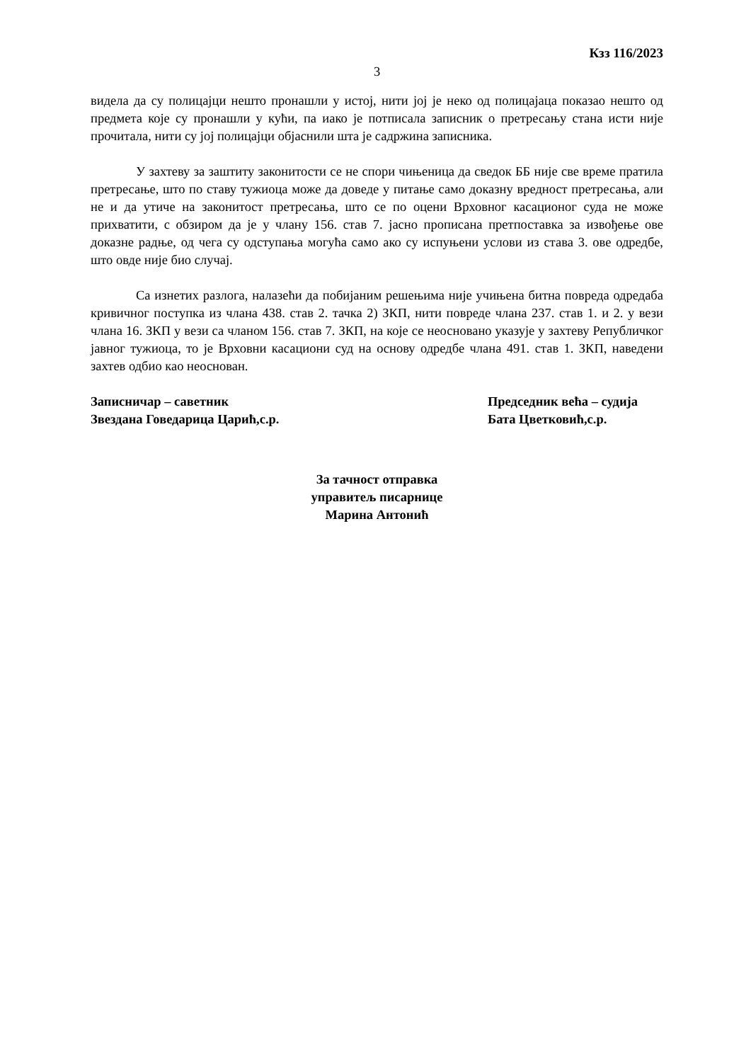Кзз 116/2023
3
видела да су полицајци нешто пронашли у истој, нити јој је неко од полицајаца показао нешто од предмета које су пронашли у кући, па иако је потписала записник о претресању стана исти није прочитала, нити су јој полицајци објаснили шта је садржина записника.
У захтеву за заштиту законитости се не спори чињеница да сведок ББ није све време пратила претресање, што по ставу тужиоца може да доведе у питање само доказну вредност претресања, али не и да утиче на законитост претресања, што се по оцени Врховног касационог суда не може прихватити, с обзиром да је у члану 156. став 7. јасно прописана претпоставка за извођење ове доказне радње, од чега су одступања могућа само ако су испуњени услови из става 3. ове одредбе, што овде није био случај.
Са изнетих разлога, налазећи да побијаним решењима није учињена битна повреда одредаба кривичног поступка из члана 438. став 2. тачка 2) ЗКП, нити повреде члана 237. став 1. и 2. у вези члана 16. ЗКП у вези са чланом 156. став 7. ЗКП, на које се неосновано указује у захтеву Републичког јавног тужиоца, то је Врховни касациони суд на основу одредбе члана 491. став 1. ЗКП, наведени захтев одбио као неоснован.
Записничар – саветник
Звездана Говедарица Царић,с.р.
Председник већа – судија
Бата Цветковић,с.р.
За тачност отправка
управитељ писарнице
Марина Антонић